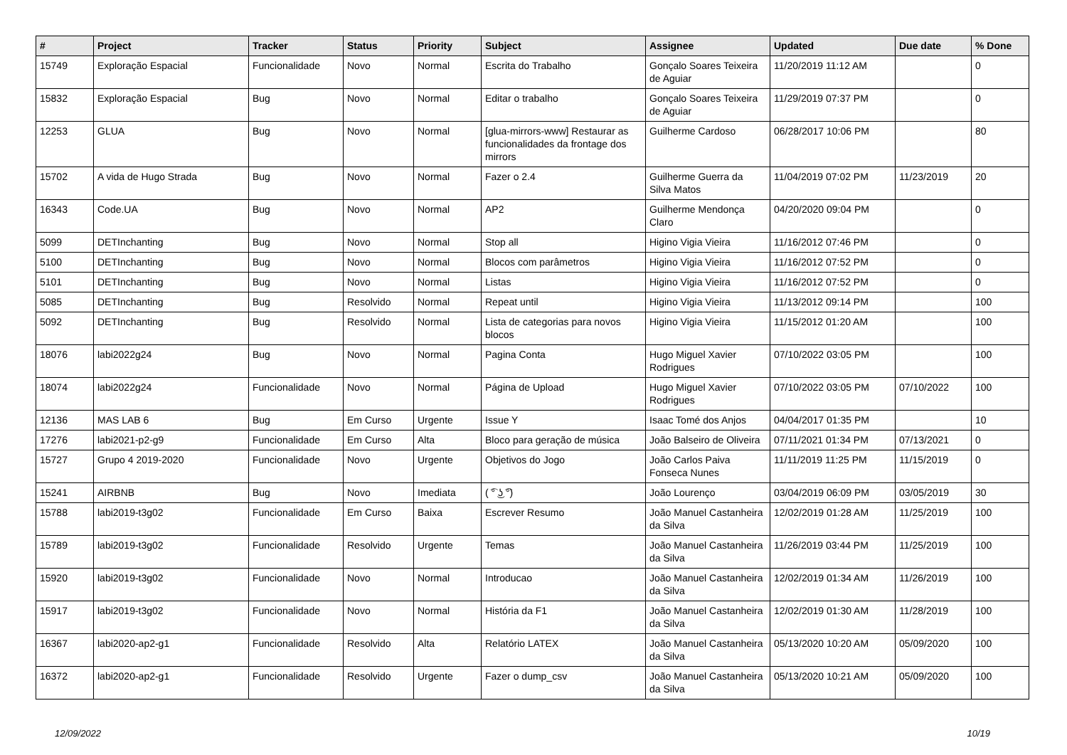| # | Project | Tracker | Status | Priority | Subject | Assignee | Updated | Due date | % Done |
| --- | --- | --- | --- | --- | --- | --- | --- | --- | --- |
| 15749 | Exploração Espacial | Funcionalidade | Novo | Normal | Escrita do Trabalho | Gonçalo Soares Teixeira de Aguiar | 11/20/2019 11:12 AM | | 0 |
| 15832 | Exploração Espacial | Bug | Novo | Normal | Editar o trabalho | Gonçalo Soares Teixeira de Aguiar | 11/29/2019 07:37 PM | | 0 |
| 12253 | GLUA | Bug | Novo | Normal | [glua-mirrors-www] Restaurar as funcionalidades da frontage dos mirrors | Guilherme Cardoso | 06/28/2017 10:06 PM | | 80 |
| 15702 | A vida de Hugo Strada | Bug | Novo | Normal | Fazer o 2.4 | Guilherme Guerra da Silva Matos | 11/04/2019 07:02 PM | 11/23/2019 | 20 |
| 16343 | Code.UA | Bug | Novo | Normal | AP2 | Guilherme Mendonça Claro | 04/20/2020 09:04 PM | | 0 |
| 5099 | DETInchanting | Bug | Novo | Normal | Stop all | Higino Vigia Vieira | 11/16/2012 07:46 PM | | 0 |
| 5100 | DETInchanting | Bug | Novo | Normal | Blocos com parâmetros | Higino Vigia Vieira | 11/16/2012 07:52 PM | | 0 |
| 5101 | DETInchanting | Bug | Novo | Normal | Listas | Higino Vigia Vieira | 11/16/2012 07:52 PM | | 0 |
| 5085 | DETInchanting | Bug | Resolvido | Normal | Repeat until | Higino Vigia Vieira | 11/13/2012 09:14 PM | | 100 |
| 5092 | DETInchanting | Bug | Resolvido | Normal | Lista de categorias para novos blocos | Higino Vigia Vieira | 11/15/2012 01:20 AM | | 100 |
| 18076 | labi2022g24 | Bug | Novo | Normal | Pagina Conta | Hugo Miguel Xavier Rodrigues | 07/10/2022 03:05 PM | | 100 |
| 18074 | labi2022g24 | Funcionalidade | Novo | Normal | Página de Upload | Hugo Miguel Xavier Rodrigues | 07/10/2022 03:05 PM | 07/10/2022 | 100 |
| 12136 | MAS LAB 6 | Bug | Em Curso | Urgente | Issue Y | Isaac Tomé dos Anjos | 04/04/2017 01:35 PM | | 10 |
| 17276 | labi2021-p2-g9 | Funcionalidade | Em Curso | Alta | Bloco para geração de música | João Balseiro de Oliveira | 07/11/2021 01:34 PM | 07/13/2021 | 0 |
| 15727 | Grupo 4 2019-2020 | Funcionalidade | Novo | Urgente | Objetivos do Jogo | João Carlos Paiva Fonseca Nunes | 11/11/2019 11:25 PM | 11/15/2019 | 0 |
| 15241 | AIRBNB | Bug | Novo | Imediata | ( ͡° ͜ʖ ͡°) | João Lourenço | 03/04/2019 06:09 PM | 03/05/2019 | 30 |
| 15788 | labi2019-t3g02 | Funcionalidade | Em Curso | Baixa | Escrever Resumo | João Manuel Castanheira da Silva | 12/02/2019 01:28 AM | 11/25/2019 | 100 |
| 15789 | labi2019-t3g02 | Funcionalidade | Resolvido | Urgente | Temas | João Manuel Castanheira da Silva | 11/26/2019 03:44 PM | 11/25/2019 | 100 |
| 15920 | labi2019-t3g02 | Funcionalidade | Novo | Normal | Introducao | João Manuel Castanheira da Silva | 12/02/2019 01:34 AM | 11/26/2019 | 100 |
| 15917 | labi2019-t3g02 | Funcionalidade | Novo | Normal | História da F1 | João Manuel Castanheira da Silva | 12/02/2019 01:30 AM | 11/28/2019 | 100 |
| 16367 | labi2020-ap2-g1 | Funcionalidade | Resolvido | Alta | Relatório LATEX | João Manuel Castanheira da Silva | 05/13/2020 10:20 AM | 05/09/2020 | 100 |
| 16372 | labi2020-ap2-g1 | Funcionalidade | Resolvido | Urgente | Fazer o dump_csv | João Manuel Castanheira da Silva | 05/13/2020 10:21 AM | 05/09/2020 | 100 |
12/09/2022 10/19